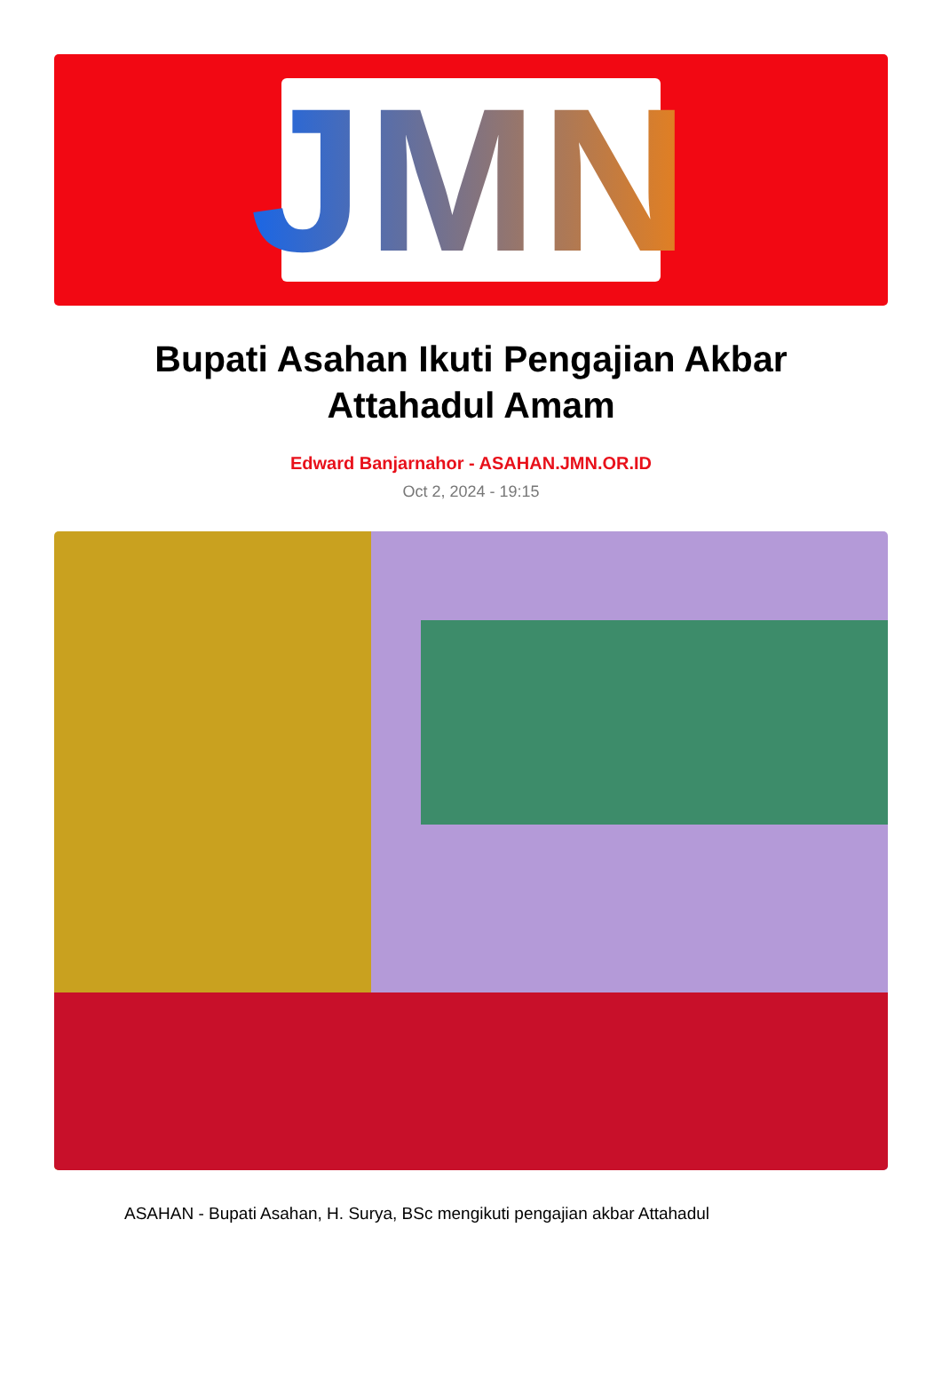JMN
Bupati Asahan Ikuti Pengajian Akbar Attahadul Amam
Edward Banjarnahor - ASAHAN.JMN.OR.ID
Oct 2, 2024 - 19:15
ASAHAN - Bupati Asahan, H. Surya, BSc mengikuti pengajian akbar Attahadul